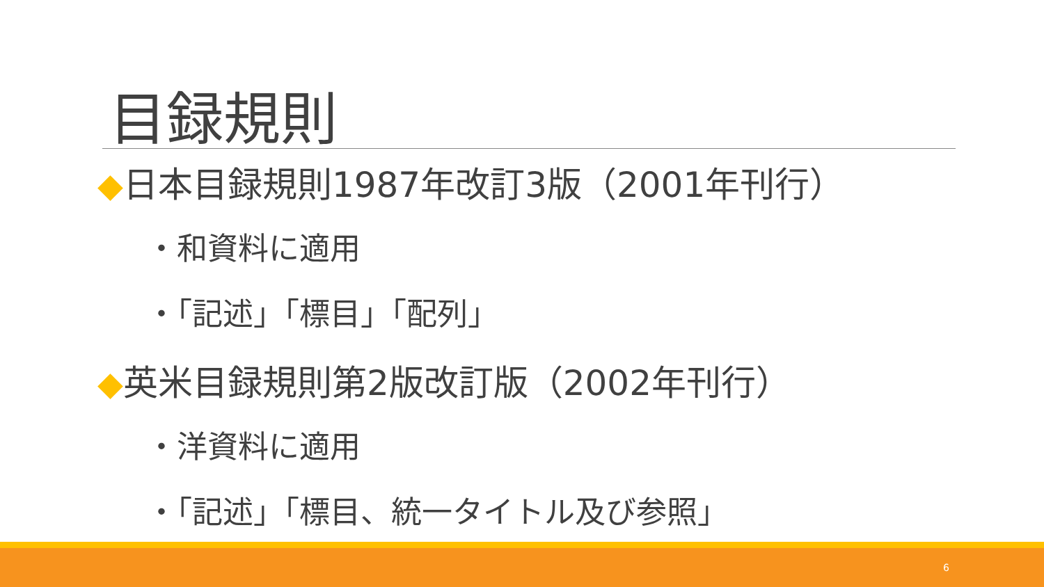目録規則
◆日本目録規則1987年改訂3版（2001年刊行）
・和資料に適用
・「記述」「標目」「配列」
◆英米目録規則第2版改訂版（2002年刊行）
・洋資料に適用
・「記述」「標目、統一タイトル及び参照」
6